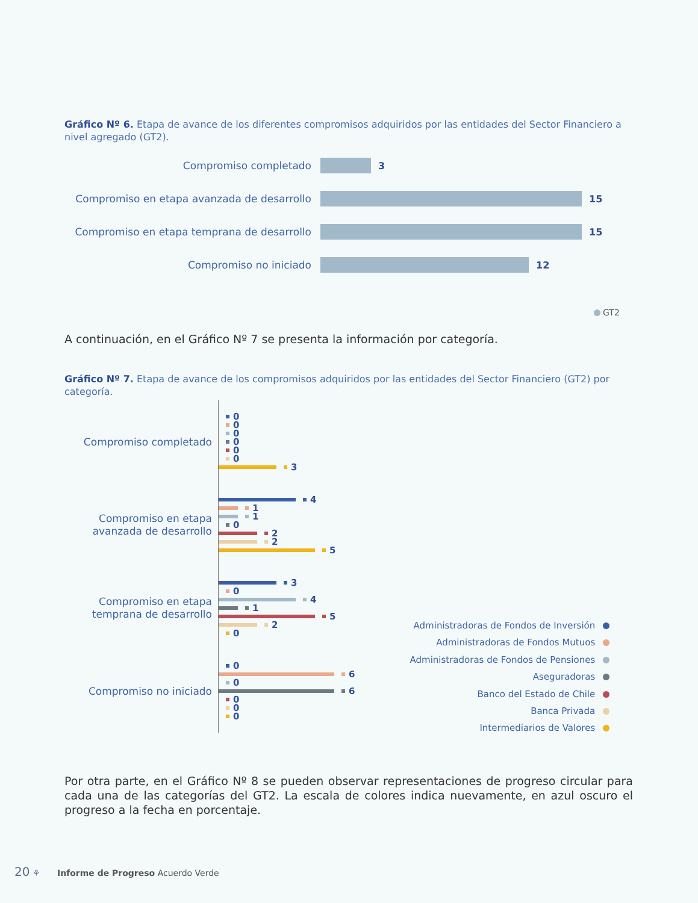Gráfico Nº 6. Etapa de avance de los diferentes compromisos adquiridos por las entidades del Sector Financiero a nivel agregado (GT2).
Compromiso completado 3
Compromiso en etapa avanzada de desarrollo
15
Compromiso en etapa temprana de desarrollo
15
Compromiso no iniciado 12
GT2
A continuación, en el Gráfico Nº 7 se presenta la información por categoría.
Gráfico Nº 7. Etapa de avance de los compromisos adquiridos por las entidades del Sector Financiero (GT2) por categoría.
Compromiso completado
Compromiso en etapa
avanzada de desarrollo
Compromiso en etapa
temprana de desarrollo
Compromiso no iniciado
0
0
0
0
0
0
3
4
1
1
0
2
2
5
3
0
4
1
5
2
0
0
6
0
6
0
0
0
Administradoras de Fondos de Inversión
Administradoras de Fondos Mutuos
Administradoras de Fondos de Pensiones
Aseguradoras
Banco del Estado de Chile
Banca Privada
Intermediarios de Valores
Por otra parte, en el Gráfico Nº 8 se pueden observar representaciones de progreso circular para cada una de las categorías del GT2. La escala de colores indica nuevamente, en azul oscuro el progreso a la fecha en porcentaje.
20 ⚘ Informe de Progreso Acuerdo Verde